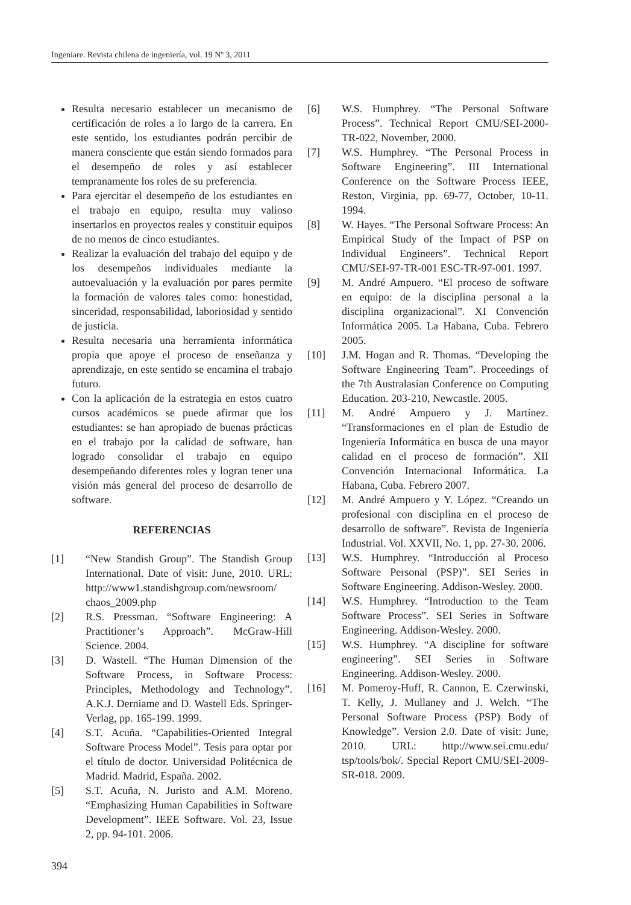Ingeniare. Revista chilena de ingeniería, vol. 19 Nº 3, 2011
Resulta necesario establecer un mecanismo de certificación de roles a lo largo de la carrera. En este sentido, los estudiantes podrán percibir de manera consciente que están siendo formados para el desempeño de roles y así establecer tempranamente los roles de su preferencia.
Para ejercitar el desempeño de los estudiantes en el trabajo en equipo, resulta muy valioso insertarlos en proyectos reales y constituir equipos de no menos de cinco estudiantes.
Realizar la evaluación del trabajo del equipo y de los desempeños individuales mediante la autoevaluación y la evaluación por pares permite la formación de valores tales como: honestidad, sinceridad, responsabilidad, laboriosidad y sentido de justicia.
Resulta necesaria una herramienta informática propia que apoye el proceso de enseñanza y aprendizaje, en este sentido se encamina el trabajo futuro.
Con la aplicación de la estrategia en estos cuatro cursos académicos se puede afirmar que los estudiantes: se han apropiado de buenas prácticas en el trabajo por la calidad de software, han logrado consolidar el trabajo en equipo desempeñando diferentes roles y logran tener una visión más general del proceso de desarrollo de software.
REFERENCIAS
[1] “New Standish Group”. The Standish Group International. Date of visit: June, 2010. URL: http://www1.standishgroup.com/newsroom/ chaos_2009.php
[2] R.S. Pressman. “Software Engineering: A Practitioner’s Approach”. McGraw-Hill Science. 2004.
[3] D. Wastell. “The Human Dimension of the Software Process, in Software Process: Principles, Methodology and Technology”. A.K.J. Derniame and D. Wastell Eds. Springer-Verlag, pp. 165-199. 1999.
[4] S.T. Acuña. “Capabilities-Oriented Integral Software Process Model”. Tesis para optar por el título de doctor. Universidad Politécnica de Madrid. Madrid, España. 2002.
[5] S.T. Acuña, N. Juristo and A.M. Moreno. “Emphasizing Human Capabilities in Software Development”. IEEE Software. Vol. 23, Issue 2, pp. 94-101. 2006.
[6] W.S. Humphrey. “The Personal Software Process”. Technical Report CMU/SEI-2000-TR-022, November, 2000.
[7] W.S. Humphrey. “The Personal Process in Software Engineering”. III International Conference on the Software Process IEEE, Reston, Virginia, pp. 69-77, October, 10-11. 1994.
[8] W. Hayes. “The Personal Software Process: An Empirical Study of the Impact of PSP on Individual Engineers”. Technical Report CMU/SEI-97-TR-001 ESC-TR-97-001. 1997.
[9] M. André Ampuero. “El proceso de software en equipo: de la disciplina personal a la disciplina organizacional”. XI Convención Informática 2005. La Habana, Cuba. Febrero 2005.
[10] J.M. Hogan and R. Thomas. “Developing the Software Engineering Team”. Proceedings of the 7th Australasian Conference on Computing Education. 203-210, Newcastle. 2005.
[11] M. André Ampuero y J. Martínez. “Transformaciones en el plan de Estudio de Ingeniería Informática en busca de una mayor calidad en el proceso de formación”. XII Convención Internacional Informática. La Habana, Cuba. Febrero 2007.
[12] M. André Ampuero y Y. López. “Creando un profesional con disciplina en el proceso de desarrollo de software”. Revista de Ingeniería Industrial. Vol. XXVII, No. 1, pp. 27-30. 2006.
[13] W.S. Humphrey. “Introducción al Proceso Software Personal (PSP)”. SEI Series in Software Engineering. Addison-Wesley. 2000.
[14] W.S. Humphrey. “Introduction to the Team Software Process”. SEI Series in Software Engineering. Addison-Wesley. 2000.
[15] W.S. Humphrey. “A discipline for software engineering”. SEI Series in Software Engineering. Addison-Wesley. 2000.
[16] M. Pomeroy-Huff, R. Cannon, E. Czerwinski, T. Kelly, J. Mullaney and J. Welch. “The Personal Software Process (PSP) Body of Knowledge”. Version 2.0. Date of visit: June, 2010. URL: http://www.sei.cmu.edu/ tsp/tools/bok/. Special Report CMU/SEI-2009-SR-018. 2009.
394